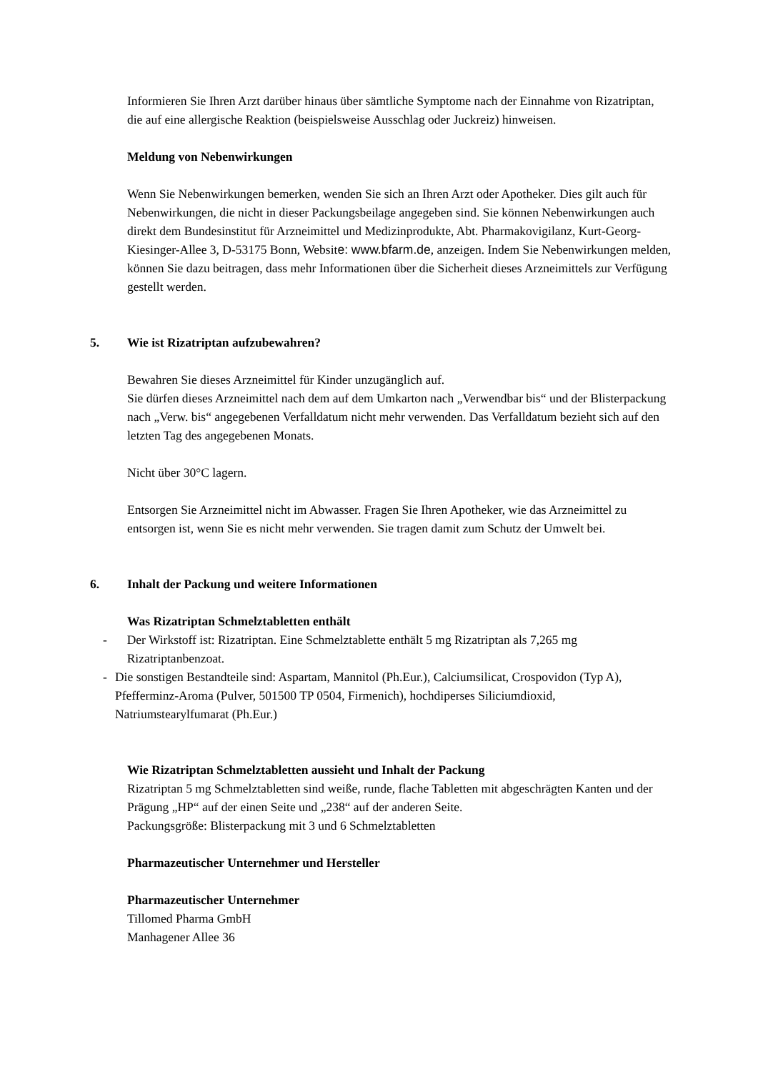Informieren Sie Ihren Arzt darüber hinaus über sämtliche Symptome nach der Einnahme von Rizatriptan, die auf eine allergische Reaktion (beispielsweise Ausschlag oder Juckreiz) hinweisen.
Meldung von Nebenwirkungen
Wenn Sie Nebenwirkungen bemerken, wenden Sie sich an Ihren Arzt oder Apotheker. Dies gilt auch für Nebenwirkungen, die nicht in dieser Packungsbeilage angegeben sind. Sie können Nebenwirkungen auch direkt dem Bundesinstitut für Arzneimittel und Medizinprodukte, Abt. Pharmakovigilanz, Kurt-Georg-Kiesinger-Allee 3, D-53175 Bonn, Website: www.bfarm.de, anzeigen. Indem Sie Nebenwirkungen melden, können Sie dazu beitragen, dass mehr Informationen über die Sicherheit dieses Arzneimittels zur Verfügung gestellt werden.
5. Wie ist Rizatriptan aufzubewahren?
Bewahren Sie dieses Arzneimittel für Kinder unzugänglich auf.
Sie dürfen dieses Arzneimittel nach dem auf dem Umkarton nach „Verwendbar bis“ und der Blisterpackung nach „Verw. bis“ angegebenen Verfalldatum nicht mehr verwenden. Das Verfalldatum bezieht sich auf den letzten Tag des angegebenen Monats.
Nicht über 30°C lagern.
Entsorgen Sie Arzneimittel nicht im Abwasser. Fragen Sie Ihren Apotheker, wie das Arzneimittel zu entsorgen ist, wenn Sie es nicht mehr verwenden. Sie tragen damit zum Schutz der Umwelt bei.
6. Inhalt der Packung und weitere Informationen
Was Rizatriptan Schmelztabletten enthält
- Der Wirkstoff ist: Rizatriptan. Eine Schmelztablette enthält 5 mg Rizatriptan als 7,265 mg Rizatriptanbenzoat.
- Die sonstigen Bestandteile sind: Aspartam, Mannitol (Ph.Eur.), Calciumsilicat, Crospovidon (Typ A), Pfefferminz-Aroma (Pulver, 501500 TP 0504, Firmenich), hochdiperses Siliciumdioxid, Natriumstearylfumarat (Ph.Eur.)
Wie Rizatriptan Schmelztabletten aussieht und Inhalt der Packung
Rizatriptan 5 mg Schmelztabletten sind weiße, runde, flache Tabletten mit abgeschrägten Kanten und der Prägung „HP“ auf der einen Seite und „238“ auf der anderen Seite.
Packungsgröße: Blisterpackung mit 3 und 6 Schmelztabletten
Pharmazeutischer Unternehmer und Hersteller
Pharmazeutischer Unternehmer
Tillomed Pharma GmbH
Manhagener Allee 36